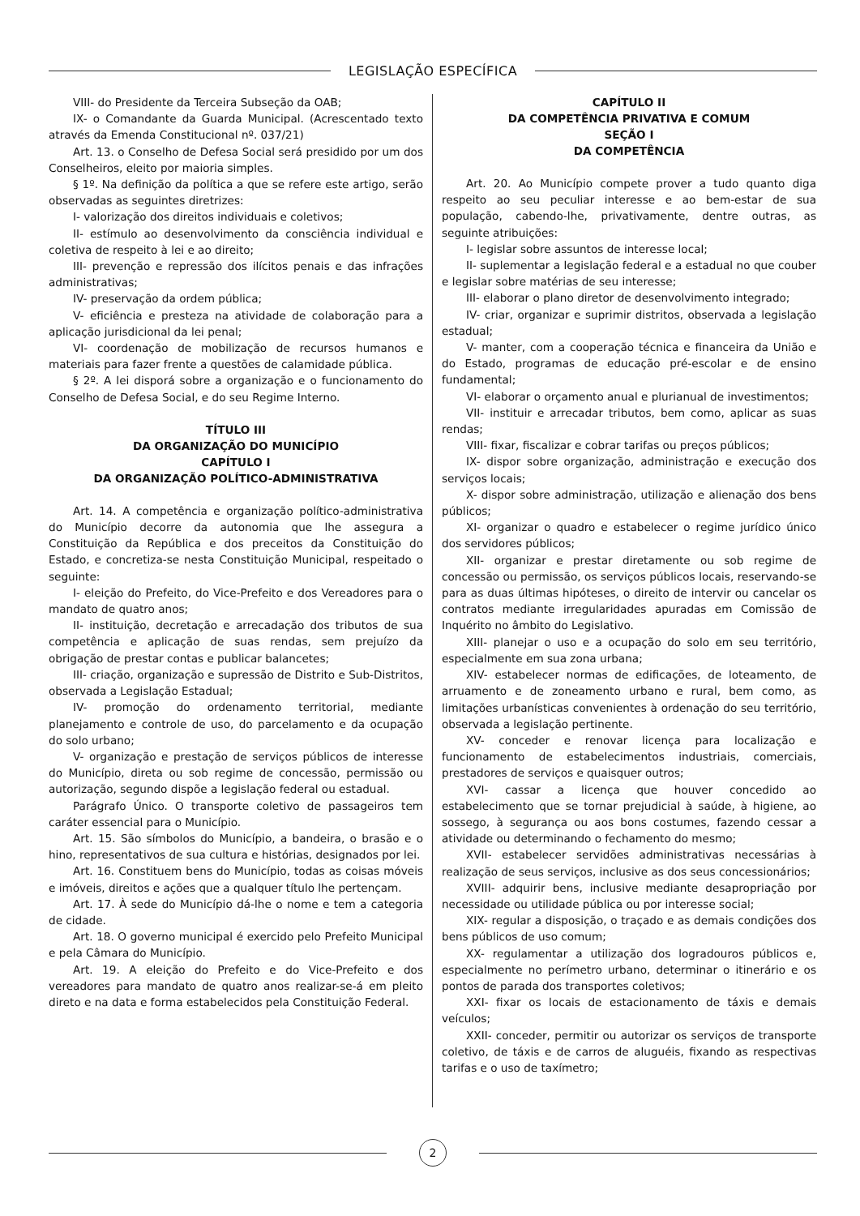LEGISLAÇÃO ESPECÍFICA
VIII- do Presidente da Terceira Subseção da OAB;
IX- o Comandante da Guarda Municipal. (Acrescentado texto através da Emenda Constitucional nº. 037/21)
Art. 13. o Conselho de Defesa Social será presidido por um dos Conselheiros, eleito por maioria simples.
§ 1º. Na definição da política a que se refere este artigo, serão observadas as seguintes diretrizes:
I- valorização dos direitos individuais e coletivos;
II- estímulo ao desenvolvimento da consciência individual e coletiva de respeito à lei e ao direito;
III- prevenção e repressão dos ilícitos penais e das infrações administrativas;
IV- preservação da ordem pública;
V- eficiência e presteza na atividade de colaboração para a aplicação jurisdicional da lei penal;
VI- coordenação de mobilização de recursos humanos e materiais para fazer frente a questões de calamidade pública.
§ 2º. A lei disporá sobre a organização e o funcionamento do Conselho de Defesa Social, e do seu Regime Interno.
TÍTULO III
DA ORGANIZAÇÃO DO MUNICÍPIO
CAPÍTULO I
DA ORGANIZAÇÃO POLÍTICO-ADMINISTRATIVA
Art. 14. A competência e organização político-administrativa do Município decorre da autonomia que lhe assegura a Constituição da República e dos preceitos da Constituição do Estado, e concretiza-se nesta Constituição Municipal, respeitado o seguinte:
I- eleição do Prefeito, do Vice-Prefeito e dos Vereadores para o mandato de quatro anos;
II- instituição, decretação e arrecadação dos tributos de sua competência e aplicação de suas rendas, sem prejuízo da obrigação de prestar contas e publicar balancetes;
III- criação, organização e supressão de Distrito e Sub-Distritos, observada a Legislação Estadual;
IV- promoção do ordenamento territorial, mediante planejamento e controle de uso, do parcelamento e da ocupação do solo urbano;
V- organização e prestação de serviços públicos de interesse do Município, direta ou sob regime de concessão, permissão ou autorização, segundo dispõe a legislação federal ou estadual.
Parágrafo Único. O transporte coletivo de passageiros tem caráter essencial para o Município.
Art. 15. São símbolos do Município, a bandeira, o brasão e o hino, representativos de sua cultura e histórias, designados por lei.
Art. 16. Constituem bens do Município, todas as coisas móveis e imóveis, direitos e ações que a qualquer título lhe pertençam.
Art. 17. À sede do Município dá-lhe o nome e tem a categoria de cidade.
Art. 18. O governo municipal é exercido pelo Prefeito Municipal e pela Câmara do Município.
Art. 19. A eleição do Prefeito e do Vice-Prefeito e dos vereadores para mandato de quatro anos realizar-se-á em pleito direto e na data e forma estabelecidos pela Constituição Federal.
CAPÍTULO II
DA COMPETÊNCIA PRIVATIVA E COMUM
SEÇÃO I
DA COMPETÊNCIA
Art. 20. Ao Município compete prover a tudo quanto diga respeito ao seu peculiar interesse e ao bem-estar de sua população, cabendo-lhe, privativamente, dentre outras, as seguinte atribuições:
I- legislar sobre assuntos de interesse local;
II- suplementar a legislação federal e a estadual no que couber e legislar sobre matérias de seu interesse;
III- elaborar o plano diretor de desenvolvimento integrado;
IV- criar, organizar e suprimir distritos, observada a legislação estadual;
V- manter, com a cooperação técnica e financeira da União e do Estado, programas de educação pré-escolar e de ensino fundamental;
VI- elaborar o orçamento anual e plurianual de investimentos;
VII- instituir e arrecadar tributos, bem como, aplicar as suas rendas;
VIII- fixar, fiscalizar e cobrar tarifas ou preços públicos;
IX- dispor sobre organização, administração e execução dos serviços locais;
X- dispor sobre administração, utilização e alienação dos bens públicos;
XI- organizar o quadro e estabelecer o regime jurídico único dos servidores públicos;
XII- organizar e prestar diretamente ou sob regime de concessão ou permissão, os serviços públicos locais, reservando-se para as duas últimas hipóteses, o direito de intervir ou cancelar os contratos mediante irregularidades apuradas em Comissão de Inquérito no âmbito do Legislativo.
XIII- planejar o uso e a ocupação do solo em seu território, especialmente em sua zona urbana;
XIV- estabelecer normas de edificações, de loteamento, de arruamento e de zoneamento urbano e rural, bem como, as limitações urbanísticas convenientes à ordenação do seu território, observada a legislação pertinente.
XV- conceder e renovar licença para localização e funcionamento de estabelecimentos industriais, comerciais, prestadores de serviços e quaisquer outros;
XVI- cassar a licença que houver concedido ao estabelecimento que se tornar prejudicial à saúde, à higiene, ao sossego, à segurança ou aos bons costumes, fazendo cessar a atividade ou determinando o fechamento do mesmo;
XVII- estabelecer servidões administrativas necessárias à realização de seus serviços, inclusive as dos seus concessionários;
XVIII- adquirir bens, inclusive mediante desapropriação por necessidade ou utilidade pública ou por interesse social;
XIX- regular a disposição, o traçado e as demais condições dos bens públicos de uso comum;
XX- regulamentar a utilização dos logradouros públicos e, especialmente no perímetro urbano, determinar o itinerário e os pontos de parada dos transportes coletivos;
XXI- fixar os locais de estacionamento de táxis e demais veículos;
XXII- conceder, permitir ou autorizar os serviços de transporte coletivo, de táxis e de carros de aluguéis, fixando as respectivas tarifas e o uso de taxímetro;
2